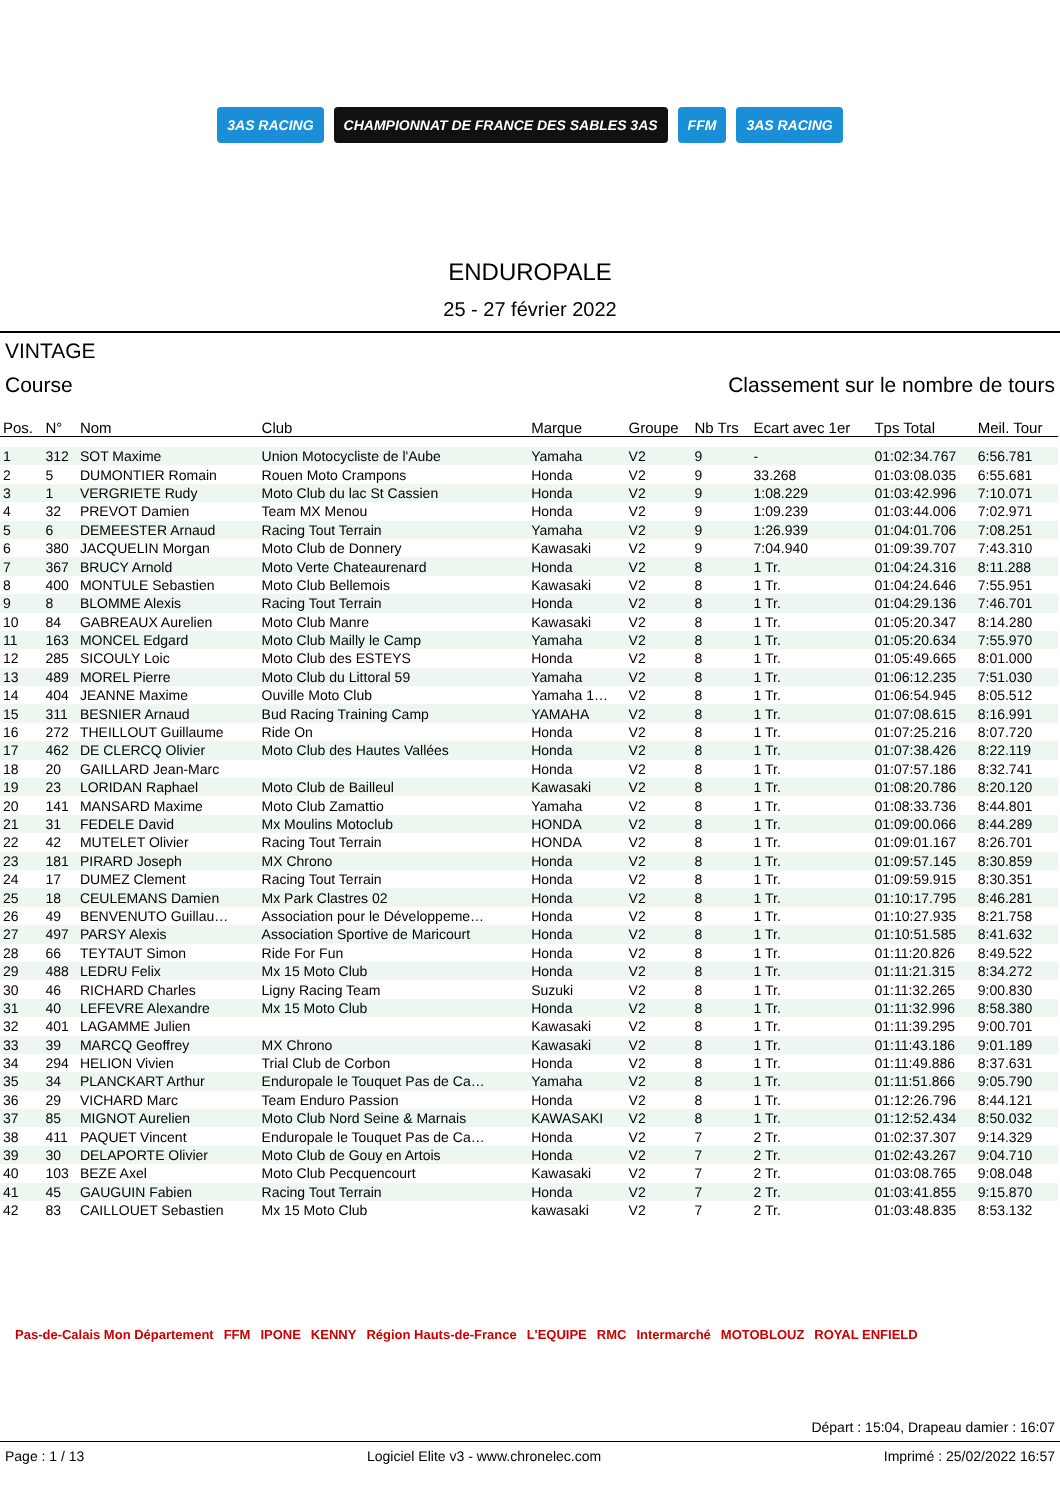3AS RACING CHAMPIONNAT DE FRANCE DES SABLES 3AS FFM 3AS RACING
ENDUROPALE
25 - 27 février 2022
VINTAGE
Course Classement sur le nombre de tours
| Pos. | N° | Nom | Club | Marque | Groupe | Nb Trs | Ecart avec 1er | Tps Total | Meil. Tour |
| --- | --- | --- | --- | --- | --- | --- | --- | --- | --- |
| 1 | 312 | SOT Maxime | Union Motocycliste de l'Aube | Yamaha | V2 | 9 | - | 01:02:34.767 | 6:56.781 |
| 2 | 5 | DUMONTIER Romain | Rouen Moto Crampons | Honda | V2 | 9 | 33.268 | 01:03:08.035 | 6:55.681 |
| 3 | 1 | VERGRIETE Rudy | Moto Club du lac St Cassien | Honda | V2 | 9 | 1:08.229 | 01:03:42.996 | 7:10.071 |
| 4 | 32 | PREVOT Damien | Team MX Menou | Honda | V2 | 9 | 1:09.239 | 01:03:44.006 | 7:02.971 |
| 5 | 6 | DEMEESTER Arnaud | Racing Tout Terrain | Yamaha | V2 | 9 | 1:26.939 | 01:04:01.706 | 7:08.251 |
| 6 | 380 | JACQUELIN Morgan | Moto Club de Donnery | Kawasaki | V2 | 9 | 7:04.940 | 01:09:39.707 | 7:43.310 |
| 7 | 367 | BRUCY Arnold | Moto Verte Chateaurenard | Honda | V2 | 8 | 1 Tr. | 01:04:24.316 | 8:11.288 |
| 8 | 400 | MONTULE Sebastien | Moto Club Bellemois | Kawasaki | V2 | 8 | 1 Tr. | 01:04:24.646 | 7:55.951 |
| 9 | 8 | BLOMME Alexis | Racing Tout Terrain | Honda | V2 | 8 | 1 Tr. | 01:04:29.136 | 7:46.701 |
| 10 | 84 | GABREAUX Aurelien | Moto Club Manre | Kawasaki | V2 | 8 | 1 Tr. | 01:05:20.347 | 8:14.280 |
| 11 | 163 | MONCEL Edgard | Moto Club Mailly le Camp | Yamaha | V2 | 8 | 1 Tr. | 01:05:20.634 | 7:55.970 |
| 12 | 285 | SICOULY Loic | Moto Club des ESTEYS | Honda | V2 | 8 | 1 Tr. | 01:05:49.665 | 8:01.000 |
| 13 | 489 | MOREL Pierre | Moto Club du Littoral 59 | Yamaha | V2 | 8 | 1 Tr. | 01:06:12.235 | 7:51.030 |
| 14 | 404 | JEANNE Maxime | Ouville Moto Club | Yamaha 1… | V2 | 8 | 1 Tr. | 01:06:54.945 | 8:05.512 |
| 15 | 311 | BESNIER Arnaud | Bud Racing Training Camp | YAMAHA | V2 | 8 | 1 Tr. | 01:07:08.615 | 8:16.991 |
| 16 | 272 | THEILLOUT Guillaume | Ride On | Honda | V2 | 8 | 1 Tr. | 01:07:25.216 | 8:07.720 |
| 17 | 462 | DE CLERCQ Olivier | Moto Club des Hautes Vallées | Honda | V2 | 8 | 1 Tr. | 01:07:38.426 | 8:22.119 |
| 18 | 20 | GAILLARD Jean-Marc | | Honda | V2 | 8 | 1 Tr. | 01:07:57.186 | 8:32.741 |
| 19 | 23 | LORIDAN Raphael | Moto Club de Bailleul | Kawasaki | V2 | 8 | 1 Tr. | 01:08:20.786 | 8:20.120 |
| 20 | 141 | MANSARD Maxime | Moto Club Zamattio | Yamaha | V2 | 8 | 1 Tr. | 01:08:33.736 | 8:44.801 |
| 21 | 31 | FEDELE David | Mx Moulins Motoclub | HONDA | V2 | 8 | 1 Tr. | 01:09:00.066 | 8:44.289 |
| 22 | 42 | MUTELET Olivier | Racing Tout Terrain | HONDA | V2 | 8 | 1 Tr. | 01:09:01.167 | 8:26.701 |
| 23 | 181 | PIRARD Joseph | MX Chrono | Honda | V2 | 8 | 1 Tr. | 01:09:57.145 | 8:30.859 |
| 24 | 17 | DUMEZ Clement | Racing Tout Terrain | Honda | V2 | 8 | 1 Tr. | 01:09:59.915 | 8:30.351 |
| 25 | 18 | CEULEMANS Damien | Mx Park Clastres 02 | Honda | V2 | 8 | 1 Tr. | 01:10:17.795 | 8:46.281 |
| 26 | 49 | BENVENUTO Guillau… | Association pour le Développeme… | Honda | V2 | 8 | 1 Tr. | 01:10:27.935 | 8:21.758 |
| 27 | 497 | PARSY Alexis | Association Sportive de Maricourt | Honda | V2 | 8 | 1 Tr. | 01:10:51.585 | 8:41.632 |
| 28 | 66 | TEYTAUT Simon | Ride For Fun | Honda | V2 | 8 | 1 Tr. | 01:11:20.826 | 8:49.522 |
| 29 | 488 | LEDRU Felix | Mx 15 Moto Club | Honda | V2 | 8 | 1 Tr. | 01:11:21.315 | 8:34.272 |
| 30 | 46 | RICHARD Charles | Ligny Racing Team | Suzuki | V2 | 8 | 1 Tr. | 01:11:32.265 | 9:00.830 |
| 31 | 40 | LEFEVRE Alexandre | Mx 15 Moto Club | Honda | V2 | 8 | 1 Tr. | 01:11:32.996 | 8:58.380 |
| 32 | 401 | LAGAMME Julien | | Kawasaki | V2 | 8 | 1 Tr. | 01:11:39.295 | 9:00.701 |
| 33 | 39 | MARCQ Geoffrey | MX Chrono | Kawasaki | V2 | 8 | 1 Tr. | 01:11:43.186 | 9:01.189 |
| 34 | 294 | HELION Vivien | Trial Club de Corbon | Honda | V2 | 8 | 1 Tr. | 01:11:49.886 | 8:37.631 |
| 35 | 34 | PLANCKART Arthur | Enduropale le Touquet Pas de Ca… | Yamaha | V2 | 8 | 1 Tr. | 01:11:51.866 | 9:05.790 |
| 36 | 29 | VICHARD Marc | Team Enduro Passion | Honda | V2 | 8 | 1 Tr. | 01:12:26.796 | 8:44.121 |
| 37 | 85 | MIGNOT Aurelien | Moto Club Nord Seine & Marnais | KAWASAKI | V2 | 8 | 1 Tr. | 01:12:52.434 | 8:50.032 |
| 38 | 411 | PAQUET Vincent | Enduropale le Touquet Pas de Ca… | Honda | V2 | 7 | 2 Tr. | 01:02:37.307 | 9:14.329 |
| 39 | 30 | DELAPORTE Olivier | Moto Club de Gouy en Artois | Honda | V2 | 7 | 2 Tr. | 01:02:43.267 | 9:04.710 |
| 40 | 103 | BEZE Axel | Moto Club Pecquencourt | Kawasaki | V2 | 7 | 2 Tr. | 01:03:08.765 | 9:08.048 |
| 41 | 45 | GAUGUIN Fabien | Racing Tout Terrain | Honda | V2 | 7 | 2 Tr. | 01:03:41.855 | 9:15.870 |
| 42 | 83 | CAILLOUET Sebastien | Mx 15 Moto Club | kawasaki | V2 | 7 | 2 Tr. | 01:03:48.835 | 8:53.132 |
Pas-de-Calais Mon Département FFM IPONE KENNY Région Hauts-de-France L'EQUIPE RMC Intermarché MOTOBLOUZ ROYAL ENFIELD
Départ : 15:04, Drapeau damier : 16:07
Page : 1 / 13 Logiciel Elite v3 - www.chronelec.com Imprimé : 25/02/2022 16:57